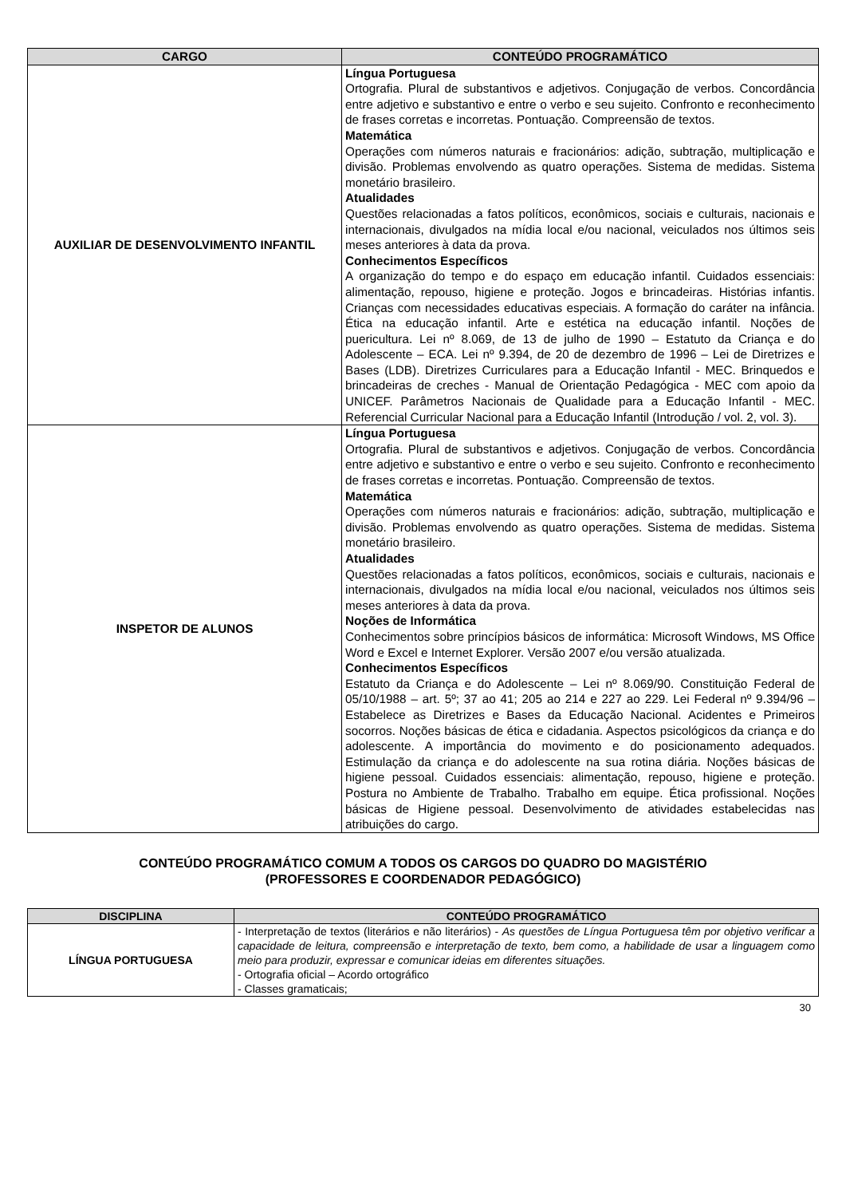| CARGO | CONTEÚDO PROGRAMÁTICO |
| --- | --- |
| AUXILIAR DE DESENVOLVIMENTO INFANTIL | Língua Portuguesa Ortografia. Plural de substantivos e adjetivos. Conjugação de verbos. Concordância entre adjetivo e substantivo e entre o verbo e seu sujeito. Confronto e reconhecimento de frases corretas e incorretas. Pontuação. Compreensão de textos. Matemática Operações com números naturais e fracionários: adição, subtração, multiplicação e divisão. Problemas envolvendo as quatro operações. Sistema de medidas. Sistema monetário brasileiro. Atualidades Questões relacionadas a fatos políticos, econômicos, sociais e culturais, nacionais e internacionais, divulgados na mídia local e/ou nacional, veiculados nos últimos seis meses anteriores à data da prova. Conhecimentos Específicos A organização do tempo e do espaço em educação infantil. Cuidados essenciais: alimentação, repouso, higiene e proteção. Jogos e brincadeiras. Histórias infantis. Crianças com necessidades educativas especiais. A formação do caráter na infância. Ética na educação infantil. Arte e estética na educação infantil. Noções de puericultura. Lei nº 8.069, de 13 de julho de 1990 – Estatuto da Criança e do Adolescente – ECA. Lei nº 9.394, de 20 de dezembro de 1996 – Lei de Diretrizes e Bases (LDB). Diretrizes Curriculares para a Educação Infantil - MEC. Brinquedos e brincadeiras de creches - Manual de Orientação Pedagógica - MEC com apoio da UNICEF. Parâmetros Nacionais de Qualidade para a Educação Infantil - MEC. Referencial Curricular Nacional para a Educação Infantil (Introdução / vol. 2, vol. 3). |
| INSPETOR DE ALUNOS | Língua Portuguesa Ortografia. Plural de substantivos e adjetivos. Conjugação de verbos. Concordância entre adjetivo e substantivo e entre o verbo e seu sujeito. Confronto e reconhecimento de frases corretas e incorretas. Pontuação. Compreensão de textos. Matemática Operações com números naturais e fracionários: adição, subtração, multiplicação e divisão. Problemas envolvendo as quatro operações. Sistema de medidas. Sistema monetário brasileiro. Atualidades Questões relacionadas a fatos políticos, econômicos, sociais e culturais, nacionais e internacionais, divulgados na mídia local e/ou nacional, veiculados nos últimos seis meses anteriores à data da prova. Noções de Informática Conhecimentos sobre princípios básicos de informática: Microsoft Windows, MS Office Word e Excel e Internet Explorer. Versão 2007 e/ou versão atualizada. Conhecimentos Específicos Estatuto da Criança e do Adolescente – Lei nº 8.069/90. Constituição Federal de 05/10/1988 – art. 5º; 37 ao 41; 205 ao 214 e 227 ao 229. Lei Federal nº 9.394/96 – Estabelece as Diretrizes e Bases da Educação Nacional. Acidentes e Primeiros socorros. Noções básicas de ética e cidadania. Aspectos psicológicos da criança e do adolescente. A importância do movimento e do posicionamento adequados. Estimulação da criança e do adolescente na sua rotina diária. Noções básicas de higiene pessoal. Cuidados essenciais: alimentação, repouso, higiene e proteção. Postura no Ambiente de Trabalho. Trabalho em equipe. Ética profissional. Noções básicas de Higiene pessoal. Desenvolvimento de atividades estabelecidas nas atribuições do cargo. |
CONTEÚDO PROGRAMÁTICO COMUM A TODOS OS CARGOS DO QUADRO DO MAGISTÉRIO
(PROFESSORES E COORDENADOR PEDAGÓGICO)
| DISCIPLINA | CONTEÚDO PROGRAMÁTICO |
| --- | --- |
| LÍNGUA PORTUGUESA | - Interpretação de textos (literários e não literários) - As questões de Língua Portuguesa têm por objetivo verificar a capacidade de leitura, compreensão e interpretação de texto, bem como, a habilidade de usar a linguagem como meio para produzir, expressar e comunicar ideias em diferentes situações. - Ortografia oficial – Acordo ortográfico - Classes gramaticais; |
30